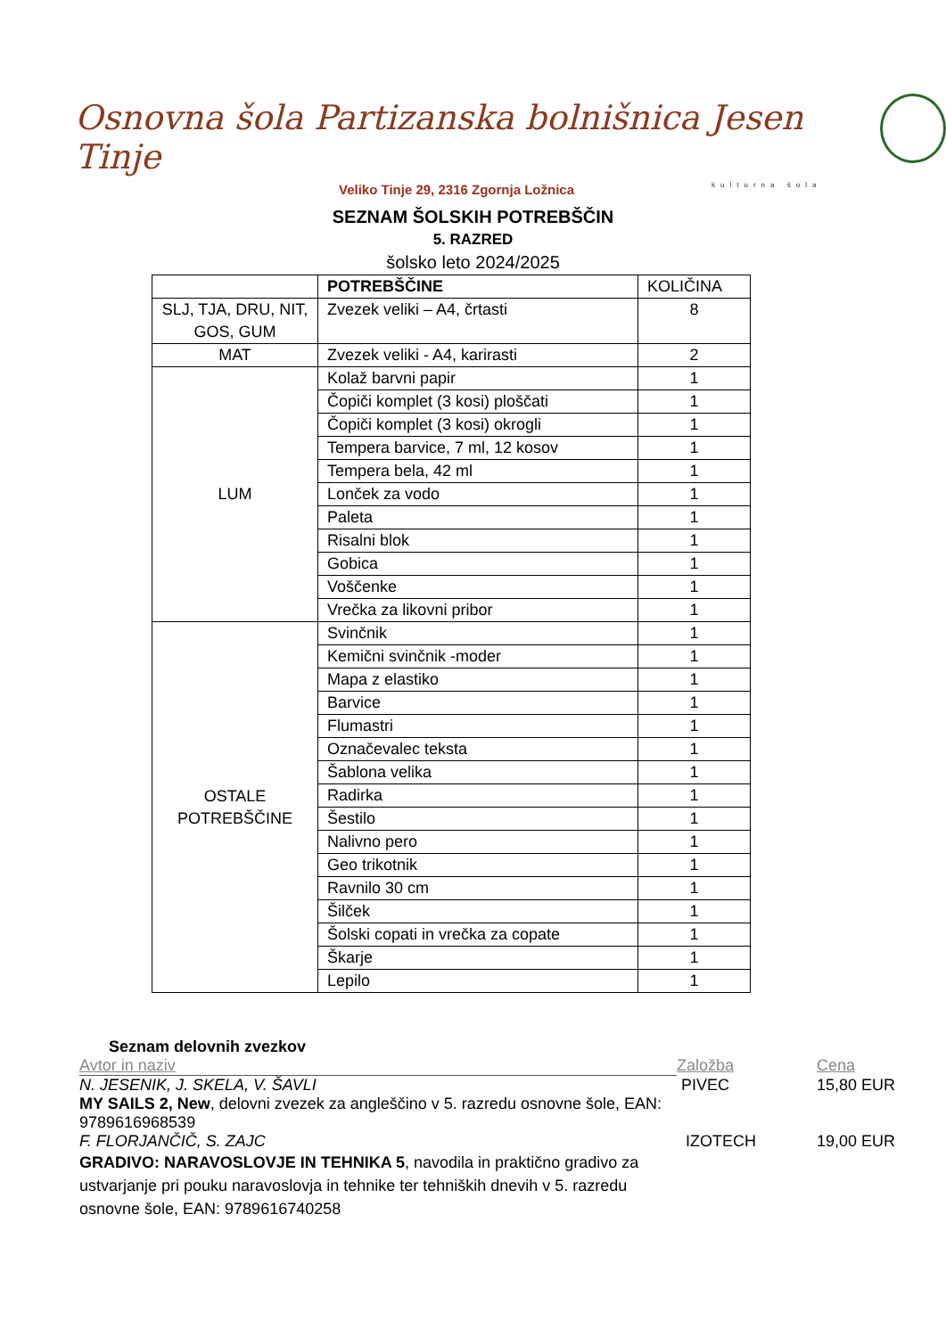Osnovna šola Partizanska bolnišnica Jesen Tinje
Veliko Tinje 29, 2316 Zgornja Ložnica
kulturna šola
SEZNAM ŠOLSKIH POTREBŠČIN
5. RAZRED
šolsko leto 2024/2025
| | POTREBŠČINE | KOLIČINA |
| --- | --- | --- |
| SLJ, TJA, DRU, NIT, GOS, GUM | Zvezek veliki – A4, črtasti | 8 |
| MAT | Zvezek veliki - A4, karirasti | 2 |
| LUM | Kolaž barvni papir | 1 |
| | Čopiči komplet (3 kosi) ploščati | 1 |
| | Čopiči komplet (3 kosi) okrogli | 1 |
| | Tempera barvice, 7 ml, 12 kosov | 1 |
| | Tempera bela, 42 ml | 1 |
| | Lonček za vodo | 1 |
| | Paleta | 1 |
| | Risalni blok | 1 |
| | Gobica | 1 |
| | Voščenke | 1 |
| | Vrečka za likovni pribor | 1 |
| OSTALE POTREBŠČINE | Svinčnik | 1 |
| | Kemični svinčnik -moder | 1 |
| | Mapa z elastiko | 1 |
| | Barvice | 1 |
| | Flumastri | 1 |
| | Označevalec teksta | 1 |
| | Šablona velika | 1 |
| | Radirka | 1 |
| | Šestilo | 1 |
| | Nalivno pero | 1 |
| | Geo trikotnik | 1 |
| | Ravnilo 30 cm | 1 |
| | Šilček | 1 |
| | Šolski copati in vrečka za copate | 1 |
| | Škarje | 1 |
| | Lepilo | 1 |
Seznam delovnih zvezkov
Avtor in naziv Založba Cena
N. JESENIK, J. SKELA, V. ŠAVLI PIVEC 15,80 EUR
MY SAILS 2, New, delovni zvezek za angleščino v 5. razredu osnovne šole, EAN: 9789616968539
F. FLORJANČIČ, S. ZAJC IZOTECH 19,00 EUR
GRADIVO: NARAVOSLOVJE IN TEHNIKA 5, navodila in praktično gradivo za ustvarjanje pri pouku naravoslovja in tehnike ter tehniških dnevih v 5. razredu osnovne šole, EAN: 9789616740258